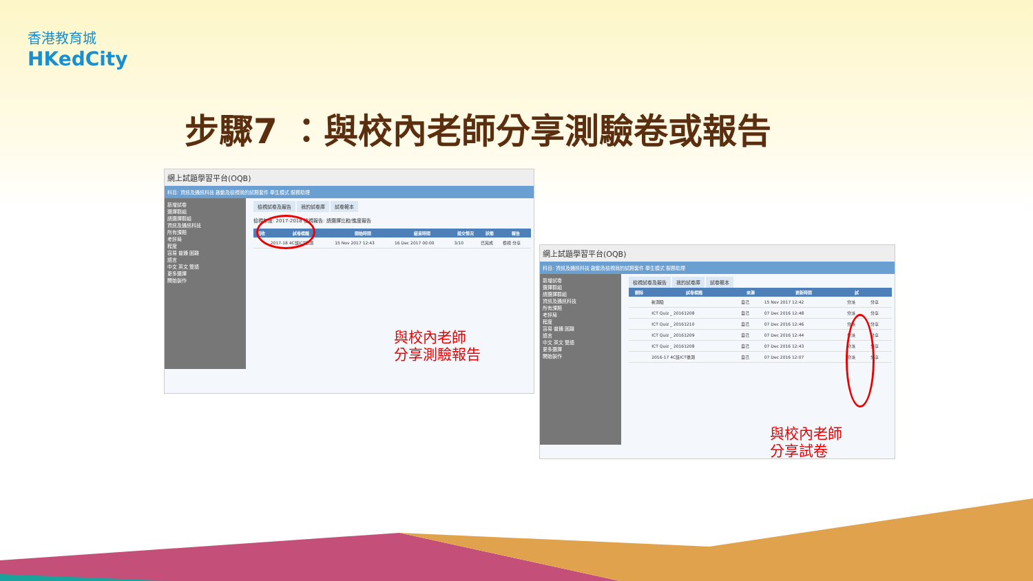香港教育城
HKedCity
步驟7 ：與校內老師分享測驗卷或報告
網上試題學習平台(OQB)
科目: 資訊及通訊科技 啟動及檢視我的試題套件 學生模式 服務助理
新增試卷
選擇群組
請選擇群組
資訊及通訊科技
所有課題
考評局
程度
容易 普通 困難
語言
中文 英文 雙語
更多選擇
開始製作
檢視試卷及報告 我的試卷庫 試卷範本
檢視年度: 2017-2018 檢視報告: 請選擇比較/進度報告
| 回收 | 試卷標題 | 開始時間 | 結束時間 | 提交情況 | 狀態 | 報告 |
| --- | --- | --- | --- | --- | --- | --- |
| | 2017-18 4C班ICT後測 | 15 Nov 2017 12:43 | 16 Dec 2017 00:00 | 3/10 | 已完成 | 檢視 分享 |
與校內老師
分享測驗報告
網上試題學習平台(OQB)
科目: 資訊及通訊科技 啟動及檢視我的試題套件 學生模式 服務助理
新增試卷
選擇群組
請選擇群組
資訊及通訊科技
所有課題
考評局
程度
容易 普通 困難
語言
中文 英文 雙語
更多選擇
開始製作
檢視試卷及報告 我的試卷庫 試卷範本
| 刪除 | 試卷標題 | 來源 | 更新時間 | 試 | |
| --- | --- | --- | --- | --- | --- |
| | 新測驗 | 自己 | 15 Nov 2017 12:42 | 分派 | 分享 |
| | ICT Quiz _ 20161208 | 自己 | 07 Dec 2016 12:48 | 分派 | 分享 |
| | ICT Quiz _ 20161210 | 自己 | 07 Dec 2016 12:46 | 分派 | 分享 |
| | ICT Quiz _ 20161209 | 自己 | 07 Dec 2016 12:44 | 分派 | 分享 |
| | ICT Quiz _ 20161208 | 自己 | 07 Dec 2016 12:43 | 分派 | 分享 |
| | 2016-17 4C班ICT後測 | 自己 | 07 Dec 2016 12:07 | 分派 | 分享 |
與校內老師
分享試卷